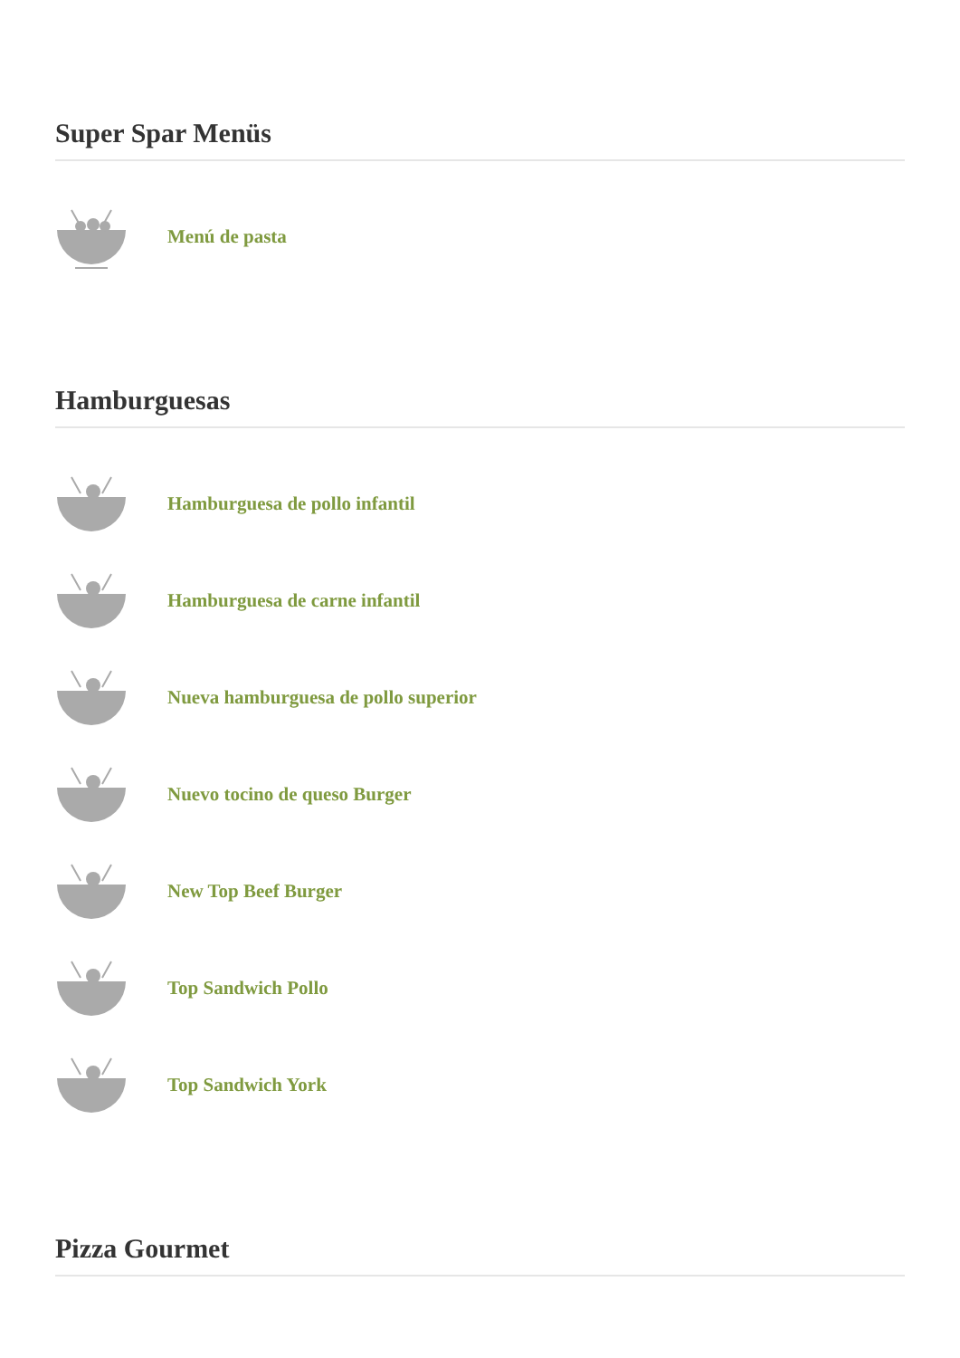Super Spar Menüs
Menú de pasta
Hamburguesas
Hamburguesa de pollo infantil
Hamburguesa de carne infantil
Nueva hamburguesa de pollo superior
Nuevo tocino de queso Burger
New Top Beef Burger
Top Sandwich Pollo
Top Sandwich York
Pizza Gourmet